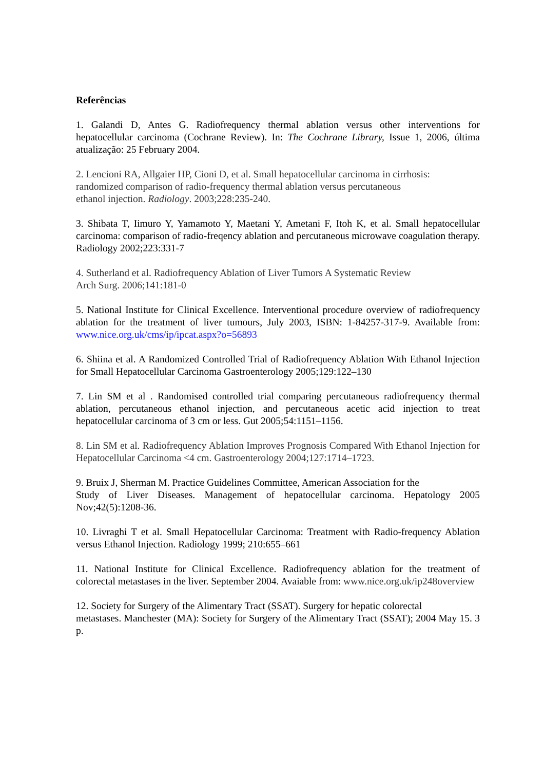Referências
1. Galandi D, Antes G. Radiofrequency thermal ablation versus other interventions for hepatocellular carcinoma (Cochrane Review). In: The Cochrane Library, Issue 1, 2006, última atualização: 25 February 2004.
2. Lencioni RA, Allgaier HP, Cioni D, et al. Small hepatocellular carcinoma in cirrhosis:
randomized comparison of radio-frequency thermal ablation versus percutaneous
ethanol injection. Radiology. 2003;228:235-240.
3. Shibata T, Iimuro Y, Yamamoto Y, Maetani Y, Ametani F, Itoh K, et al. Small hepatocellular carcinoma: comparison of radio-freqency ablation and percutaneous microwave coagulation therapy. Radiology 2002;223:331-7
4. Sutherland et al. Radiofrequency Ablation of Liver Tumors A Systematic Review
Arch Surg. 2006;141:181-0
5. National Institute for Clinical Excellence. Interventional procedure overview of radiofrequency ablation for the treatment of liver tumours, July 2003, ISBN: 1-84257-317-9. Available from: www.nice.org.uk/cms/ip/ipcat.aspx?o=56893
6. Shiina et al. A Randomized Controlled Trial of Radiofrequency Ablation With Ethanol Injection for Small Hepatocellular Carcinoma Gastroenterology 2005;129:122–130
7. Lin SM et al . Randomised controlled trial comparing percutaneous radiofrequency thermal ablation, percutaneous ethanol injection, and percutaneous acetic acid injection to treat hepatocellular carcinoma of 3 cm or less. Gut 2005;54:1151–1156.
8. Lin SM et al. Radiofrequency Ablation Improves Prognosis Compared With Ethanol Injection for Hepatocellular Carcinoma <4 cm. Gastroenterology 2004;127:1714–1723.
9. Bruix J, Sherman M. Practice Guidelines Committee, American Association for the
Study of Liver Diseases. Management of hepatocellular carcinoma. Hepatology 2005 Nov;42(5):1208-36.
10. Livraghi T et al. Small Hepatocellular Carcinoma: Treatment with Radio-frequency Ablation versus Ethanol Injection. Radiology 1999; 210:655–661
11. National Institute for Clinical Excellence. Radiofrequency ablation for the treatment of colorectal metastases in the liver. September 2004. Avaiable from: www.nice.org.uk/ip248overview
12. Society for Surgery of the Alimentary Tract (SSAT). Surgery for hepatic colorectal
metastases. Manchester (MA): Society for Surgery of the Alimentary Tract (SSAT); 2004 May 15. 3 p.